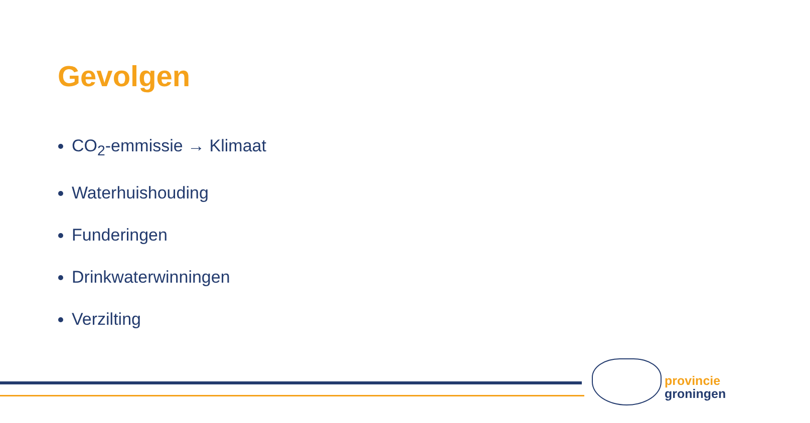Gevolgen
CO<sub>2</sub>-emmissie → Klimaat
Waterhuishouding
Funderingen
Drinkwaterwinningen
Verzilting
provincie
groningen